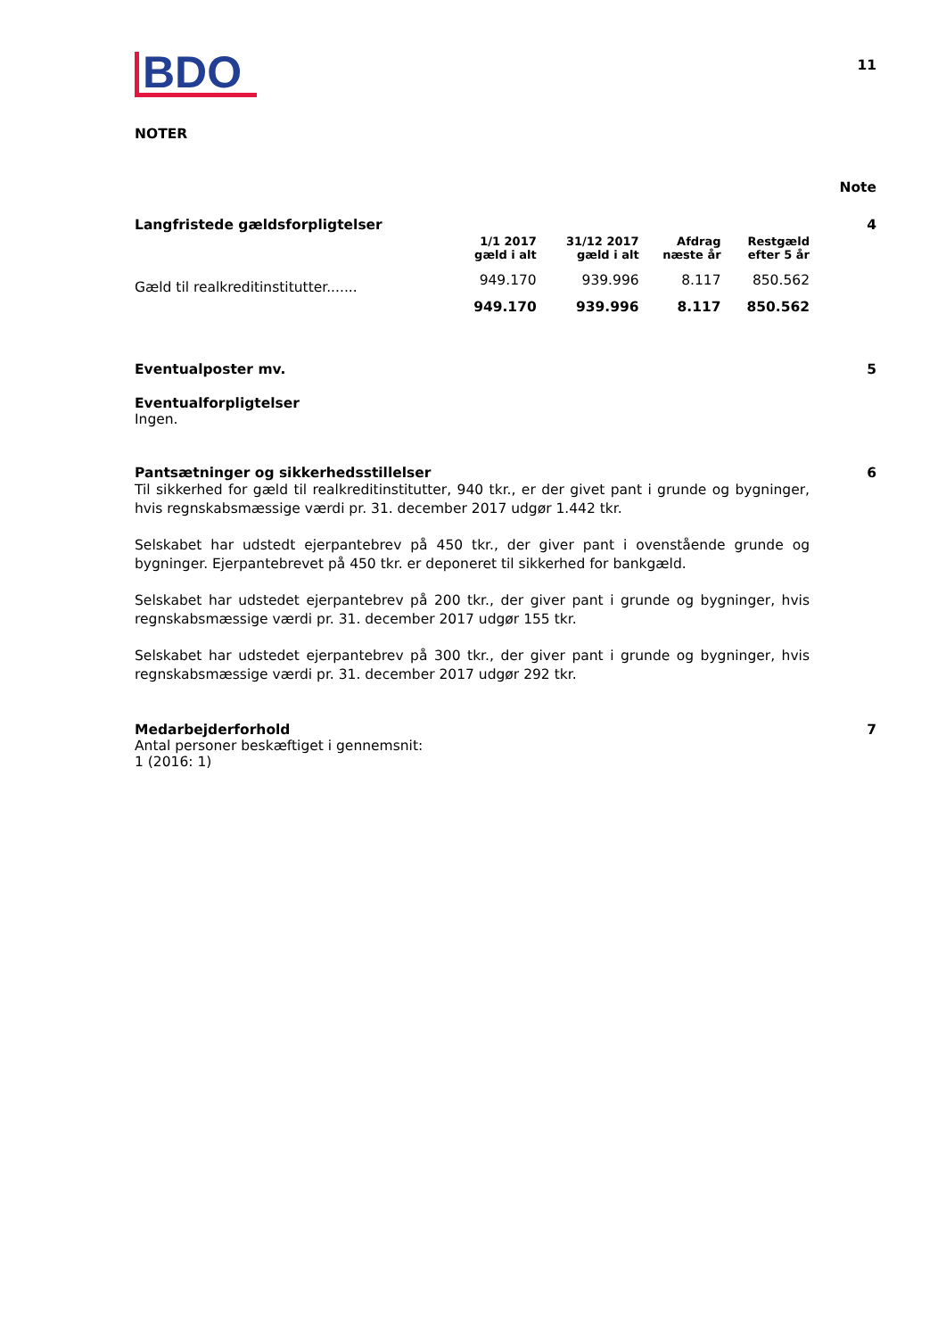BDO
11
NOTER
Note
Langfristede gældsforpligtelser 4
| | 1/1 2017 gæld i alt | 31/12 2017 gæld i alt | Afdrag næste år | Restgæld efter 5 år |
| --- | --- | --- | --- | --- |
| Gæld til realkreditinstitutter....... | 949.170 | 939.996 | 8.117 | 850.562 |
| | 949.170 | 939.996 | 8.117 | 850.562 |
Eventualposter mv. 5
Eventualforpligtelser
Ingen.
Pantsætninger og sikkerhedsstillelser 6
Til sikkerhed for gæld til realkreditinstitutter, 940 tkr., er der givet pant i grunde og bygninger, hvis regnskabsmæssige værdi pr. 31. december 2017 udgør 1.442 tkr.
Selskabet har udstedt ejerpantebrev på 450 tkr., der giver pant i ovenstående grunde og bygninger. Ejerpantebrevet på 450 tkr. er deponeret til sikkerhed for bankgæld.
Selskabet har udstedet ejerpantebrev på 200 tkr., der giver pant i grunde og bygninger, hvis regnskabsmæssige værdi pr. 31. december 2017 udgør 155 tkr.
Selskabet har udstedet ejerpantebrev på 300 tkr., der giver pant i grunde og bygninger, hvis regnskabsmæssige værdi pr. 31. december 2017 udgør 292 tkr.
Medarbejderforhold 7
Antal personer beskæftiget i gennemsnit:
1 (2016: 1)